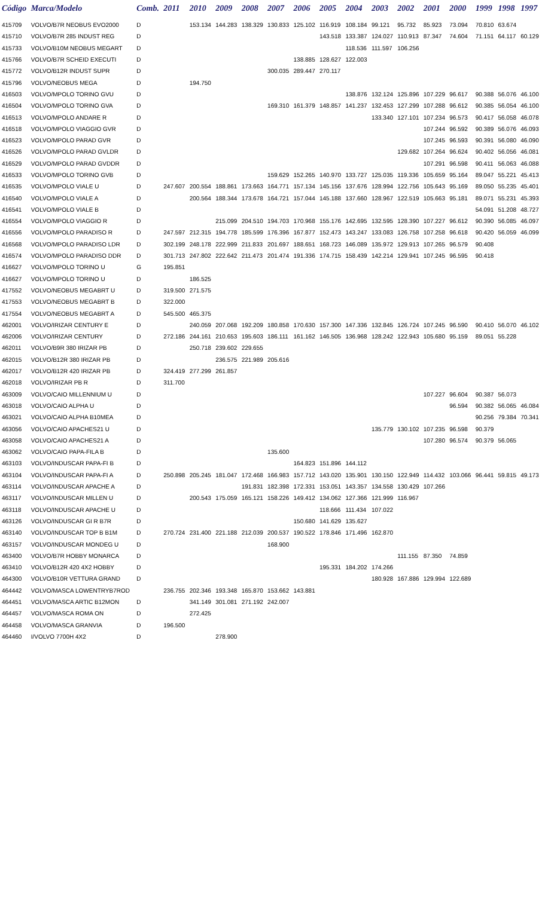| Código | Marca/Modelo | Comb. | 2011 | 2010 | 2009 | 2008 | 2007 | 2006 | 2005 | 2004 | 2003 | 2002 | 2001 | 2000 | 1999 | 1998 | 1997 |
| --- | --- | --- | --- | --- | --- | --- | --- | --- | --- | --- | --- | --- | --- | --- | --- | --- | --- |
| 415709 | VOLVO/B7R NEOBUS EVO2000 | D | | 153.134 | 144.283 | 138.329 | 130.833 | 125.102 | 116.919 | 108.184 | 99.121 | 95.732 | 85.923 | 73.094 | 70.810 | 63.674 | |
| 415710 | VOLVO/B7R 285 INDUST REG | D | | | | | | | 143.518 | 133.387 | 124.027 | 110.913 | 87.347 | 74.604 | 71.151 | 64.117 | 60.129 |
| 415733 | VOLVO/B10M NEOBUS MEGART | D | | | | | | | | 118.536 | 111.597 | 106.256 | | | | | |
| 415766 | VOLVO/B7R SCHEID EXECUTI | D | | | | | | 138.885 | 128.627 | 122.003 | | | | | | | |
| 415772 | VOLVO/B12R INDUST SUPR | D | | | | | 300.035 | 289.447 | 270.117 | | | | | | | | |
| 415796 | VOLVO/NEOBUS MEGA | D | | 194.750 | | | | | | | | | | | | | |
| 416503 | VOLVO/MPOLO TORINO GVU | D | | | | | | | | 138.876 | 132.124 | 125.896 | 107.229 | 96.617 | 90.388 | 56.076 | 46.100 |
| 416504 | VOLVO/MPOLO TORINO GVA | D | | | | | 169.310 | 161.379 | 148.857 | 141.237 | 132.453 | 127.299 | 107.288 | 96.612 | 90.385 | 56.054 | 46.100 |
| 416513 | VOLVO/MPOLO ANDARE R | D | | | | | | | | | 133.340 | 127.101 | 107.234 | 96.573 | 90.417 | 56.058 | 46.078 |
| 416518 | VOLVO/MPOLO VIAGGIO GVR | D | | | | | | | | | | | 107.244 | 96.592 | 90.389 | 56.076 | 46.093 |
| 416523 | VOLVO/MPOLO PARAD GVR | D | | | | | | | | | | | 107.245 | 96.593 | 90.391 | 56.080 | 46.090 |
| 416526 | VOLVO/MPOLO PARAD GVLDR | D | | | | | | | | | | 129.682 | 107.264 | 96.624 | 90.402 | 56.056 | 46.081 |
| 416529 | VOLVO/MPOLO PARAD GVDDR | D | | | | | | | | | | | 107.291 | 96.598 | 90.411 | 56.063 | 46.088 |
| 416533 | VOLVO/MPOLO TORINO GVB | D | | | | | 159.629 | 152.265 | 140.970 | 133.727 | 125.035 | 119.336 | 105.659 | 95.164 | 89.047 | 55.221 | 45.413 |
| 416535 | VOLVO/MPOLO VIALE U | D | 247.607 | 200.554 | 188.861 | 173.663 | 164.771 | 157.134 | 145.156 | 137.676 | 128.994 | 122.756 | 105.643 | 95.169 | 89.050 | 55.235 | 45.401 |
| 416540 | VOLVO/MPOLO VIALE A | D | | 200.564 | 188.344 | 173.678 | 164.721 | 157.044 | 145.188 | 137.660 | 128.967 | 122.519 | 105.663 | 95.181 | 89.071 | 55.231 | 45.393 |
| 416541 | VOLVO/MPOLO VIALE B | D | | | | | | | | | | | | | 54.091 | 51.208 | 48.727 |
| 416554 | VOLVO/MPOLO VIAGGIO R | D | | | 215.099 | 204.510 | 194.703 | 170.968 | 155.176 | 142.695 | 132.595 | 128.390 | 107.227 | 96.612 | 90.390 | 56.085 | 46.097 |
| 416556 | VOLVO/MPOLO PARADISO R | D | 247.597 | 212.315 | 194.778 | 185.599 | 176.396 | 167.877 | 152.473 | 143.247 | 133.083 | 126.758 | 107.258 | 96.618 | 90.420 | 56.059 | 46.099 |
| 416568 | VOLVO/MPOLO PARADISO LDR | D | 302.199 | 248.178 | 222.999 | 211.833 | 201.697 | 188.651 | 168.723 | 146.089 | 135.972 | 129.913 | 107.265 | 96.579 | 90.408 | | |
| 416574 | VOLVO/MPOLO PARADISO DDR | D | 301.713 | 247.802 | 222.642 | 211.473 | 201.474 | 191.336 | 174.715 | 158.439 | 142.214 | 129.941 | 107.245 | 96.595 | 90.418 | | |
| 416627 | VOLVO/MPOLO TORINO U | G | 195.851 | | | | | | | | | | | | | | |
| 416627 | VOLVO/MPOLO TORINO U | D | | 186.525 | | | | | | | | | | | | | |
| 417552 | VOLVO/NEOBUS MEGABRT U | D | 319.500 | 271.575 | | | | | | | | | | | | | |
| 417553 | VOLVO/NEOBUS MEGABRT B | D | 322.000 | | | | | | | | | | | | | | |
| 417554 | VOLVO/NEOBUS MEGABRT A | D | 545.500 | 465.375 | | | | | | | | | | | | | |
| 462001 | VOLVO/IRIZAR CENTURY E | D | | 240.059 | 207.068 | 192.209 | 180.858 | 170.630 | 157.300 | 147.336 | 132.845 | 126.724 | 107.245 | 96.590 | 90.410 | 56.070 | 46.102 |
| 462006 | VOLVO/IRIZAR CENTURY | D | 272.186 | 244.161 | 210.653 | 195.603 | 186.111 | 161.162 | 146.505 | 136.968 | 128.242 | 122.943 | 105.680 | 95.159 | 89.051 | 55.228 | |
| 462011 | VOLVO/B9R 380 IRIZAR PB | D | | 250.718 | 239.602 | 229.655 | | | | | | | | | | | |
| 462015 | VOLVO/B12R 380 IRIZAR PB | D | | | 236.575 | 221.989 | 205.616 | | | | | | | | | | |
| 462017 | VOLVO/B12R 420 IRIZAR PB | D | 324.419 | 277.299 | 261.857 | | | | | | | | | | | | |
| 462018 | VOLVO/IRIZAR PB R | D | 311.700 | | | | | | | | | | | | | | |
| 463009 | VOLVO/CAIO MILLENNIUM U | D | | | | | | | | | | | 107.227 | 96.604 | 90.387 | 56.073 | |
| 463018 | VOLVO/CAIO ALPHA U | D | | | | | | | | | | | | 96.594 | 90.382 | 56.065 | 46.084 |
| 463021 | VOLVO/CAIO ALPHA B10MEA | D | | | | | | | | | | | | | 90.256 | 79.384 | 70.341 |
| 463056 | VOLVO/CAIO APACHES21 U | D | | | | | | | | | 135.779 | 130.102 | 107.235 | 96.598 | 90.379 | | |
| 463058 | VOLVO/CAIO APACHES21 A | D | | | | | | | | | | | 107.280 | 96.574 | 90.379 | 56.065 | |
| 463062 | VOLVO/CAIO PAPA-FILA B | D | | | | | 135.600 | | | | | | | | | | |
| 463103 | VOLVO/INDUSCAR PAPA-FI B | D | | | | | | 164.823 | 151.896 | 144.112 | | | | | | | |
| 463104 | VOLVO/INDUSCAR PAPA-FI A | D | 250.898 | 205.245 | 181.047 | 172.468 | 166.983 | 157.712 | 143.020 | 135.901 | 130.150 | 122.949 | 114.432 | 103.066 | 96.441 | 59.815 | 49.173 |
| 463114 | VOLVO/INDUSCAR APACHE A | D | | | | 191.831 | 182.398 | 172.331 | 153.051 | 143.357 | 134.558 | 130.429 | 107.266 | | | | |
| 463117 | VOLVO/INDUSCAR MILLEN U | D | | 200.543 | 175.059 | 165.121 | 158.226 | 149.412 | 134.062 | 127.366 | 121.999 | 116.967 | | | | | |
| 463118 | VOLVO/INDUSCAR APACHE U | D | | | | | | | 118.666 | 111.434 | 107.022 | | | | | | |
| 463126 | VOLVO/INDUSCAR GI R B7R | D | | | | | | 150.680 | 141.629 | 135.627 | | | | | | | |
| 463140 | VOLVO/INDUSCAR TOP B B1M | D | 270.724 | 231.400 | 221.188 | 212.039 | 200.537 | 190.522 | 178.846 | 171.496 | 162.870 | | | | | | |
| 463157 | VOLVO/INDUSCAR MONDEG U | D | | | | | 168.900 | | | | | | | | | | |
| 463400 | VOLVO/B7R HOBBY MONARCA | D | | | | | | | | | | 111.155 | 87.350 | 74.859 | | | |
| 463410 | VOLVO/B12R 420 4X2 HOBBY | D | | | | | | | 195.331 | 184.202 | 174.266 | | | | | | |
| 464300 | VOLVO/B10R VETTURA GRAND | D | | | | | | | | | 180.928 | 167.886 | 129.994 | 122.689 | | | |
| 464442 | VOLVO/MASCA LOWENTRYB7ROD | | 236.755 | 202.346 | 193.348 | 165.870 | 153.662 | 143.881 | | | | | | | | | |
| 464451 | VOLVO/MASCA ARTIC B12MON | D | | 341.149 | 301.081 | 271.192 | 242.007 | | | | | | | | | | |
| 464457 | VOLVO/MASCA ROMA ON | D | | 272.425 | | | | | | | | | | | | | |
| 464458 | VOLVO/MASCA GRANVIA | D | 196.500 | | | | | | | | | | | | | | |
| 464460 | I/VOLVO 7700H 4X2 | D | | | 278.900 | | | | | | | | | | | | |